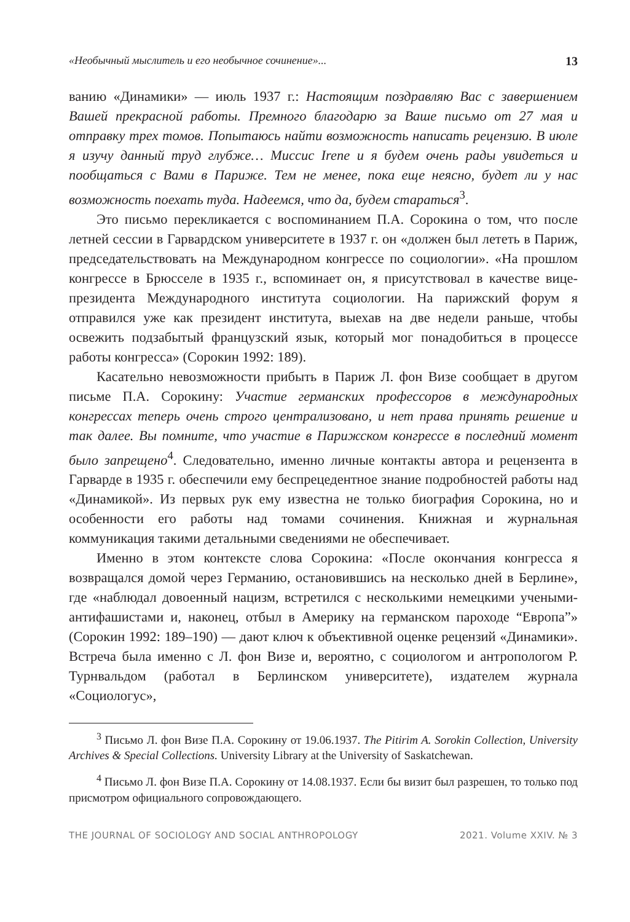«Необычный мыслитель и его необычное сочинение»... 13
ванию «Динамики» — июль 1937 г.: Настоящим поздравляю Вас с завершением Вашей прекрасной работы. Премного благодарю за Ваше письмо от 27 мая и отправку трех томов. Попытаюсь найти возможность написать рецензию. В июле я изучу данный труд глубже… Миссис Irene и я будем очень рады увидеться и пообщаться с Вами в Париже. Тем не менее, пока еще неясно, будет ли у нас возможность поехать туда. Надеемся, что да, будем стараться<sup>3</sup>.
Это письмо перекликается с воспоминанием П.А. Сорокина о том, что после летней сессии в Гарвардском университете в 1937 г. он «должен был лететь в Париж, председательствовать на Международном конгрессе по социологии». «На прошлом конгрессе в Брюсселе в 1935 г., вспоминает он, я присутствовал в качестве вице-президента Международного института социологии. На парижский форум я отправился уже как президент института, выехав на две недели раньше, чтобы освежить подзабытый французский язык, который мог понадобиться в процессе работы конгресса» (Сорокин 1992: 189).
Касательно невозможности прибыть в Париж Л. фон Визе сообщает в другом письме П.А. Сорокину: Участие германских профессоров в международных конгрессах теперь очень строго централизовано, и нет права принять решение и так далее. Вы помните, что участие в Парижском конгрессе в последний момент было запрещено<sup>4</sup>. Следовательно, именно личные контакты автора и рецензента в Гарварде в 1935 г. обеспечили ему беспрецедентное знание подробностей работы над «Динамикой». Из первых рук ему известна не только биография Сорокина, но и особенности его работы над томами сочинения. Книжная и журнальная коммуникация такими детальными сведениями не обеспечивает.
Именно в этом контексте слова Сорокина: «После окончания конгресса я возвращался домой через Германию, остановившись на несколько дней в Берлине», где «наблюдал довоенный нацизм, встретился с несколькими немецкими учеными-антифашистами и, наконец, отбыл в Америку на германском пароходе “Европа”» (Сорокин 1992: 189–190) — дают ключ к объективной оценке рецензий «Динамики». Встреча была именно с Л. фон Визе и, вероятно, с социологом и антропологом Р. Турнвальдом (работал в Берлинском университете), издателем журнала «Социологус»,
<sup>3</sup> Письмо Л. фон Визе П.А. Сорокину от 19.06.1937. The Pitirim A. Sorokin Collection, University Archives & Special Collections. University Library at the University of Saskatchewan.
<sup>4</sup> Письмо Л. фон Визе П.А. Сорокину от 14.08.1937. Если бы визит был разрешен, то только под присмотром официального сопровождающего.
THE JOURNAL OF SOCIOLOGY AND SOCIAL ANTHROPOLOGY 2021. Volume XXIV. № 3